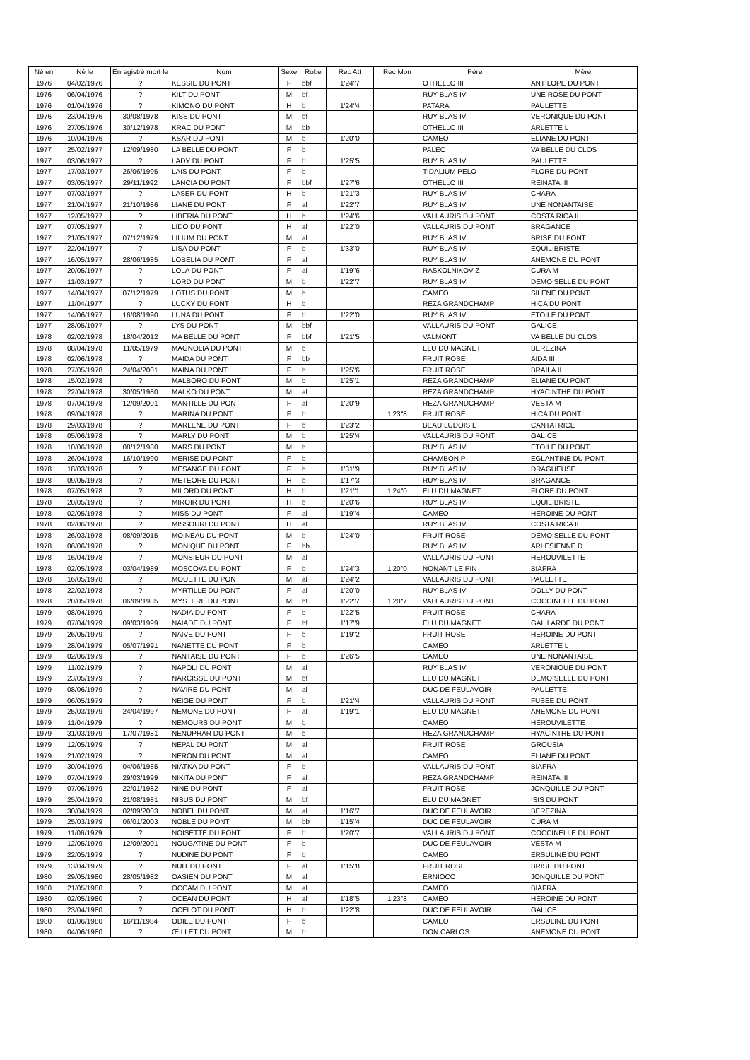| Né en | Né le | Enregistré mort le | Nom | Sexe | Robe | Rec Att | Rec Mon | Père | Mère |
| --- | --- | --- | --- | --- | --- | --- | --- | --- | --- |
| 1976 | 04/02/1976 | ? | KESSIE DU PONT | F | bbf | 1'24"7 | | OTHELLO III | ANTILOPE DU PONT |
| 1976 | 06/04/1976 | ? | KILT DU PONT | M | bf | | | RUY BLAS IV | UNE ROSE DU PONT |
| 1976 | 01/04/1976 | ? | KIMONO DU PONT | H | b | 1'24"4 | | PATARA | PAULETTE |
| 1976 | 23/04/1976 | 30/08/1978 | KISS DU PONT | M | bf | | | RUY BLAS IV | VERONIQUE DU PONT |
| 1976 | 27/05/1976 | 30/12/1978 | KRAC DU PONT | M | bb | | | OTHELLO III | ARLETTE L |
| 1976 | 10/04/1976 | ? | KSAR DU PONT | M | b | 1'20"0 | | CAMEO | ELIANE DU PONT |
| 1977 | 25/02/1977 | 12/09/1980 | LA BELLE DU PONT | F | b | | | PALEO | VA BELLE DU CLOS |
| 1977 | 03/06/1977 | ? | LADY DU PONT | F | b | 1'25"5 | | RUY BLAS IV | PAULETTE |
| 1977 | 17/03/1977 | 26/06/1995 | LAIS DU PONT | F | b | | | TIDALIUM PELO | FLORE DU PONT |
| 1977 | 03/05/1977 | 29/11/1992 | LANCIA DU PONT | F | bbf | 1'27"6 | | OTHELLO III | REINATA III |
| 1977 | 07/03/1977 | ? | LASER DU PONT | H | b | 1'21"3 | | RUY BLAS IV | CHARA |
| 1977 | 21/04/1977 | 21/10/1986 | LIANE DU PONT | F | al | 1'22"7 | | RUY BLAS IV | UNE NONANTAISE |
| 1977 | 12/05/1977 | ? | LIBERIA DU PONT | H | b | 1'24"6 | | VALLAURIS DU PONT | COSTA RICA II |
| 1977 | 07/05/1977 | ? | LIDO DU PONT | H | al | 1'22"0 | | VALLAURIS DU PONT | BRAGANCE |
| 1977 | 21/05/1977 | 07/12/1979 | LILIUM DU PONT | M | al | | | RUY BLAS IV | BRISE DU PONT |
| 1977 | 22/04/1977 | ? | LISA DU PONT | F | b | 1'33"0 | | RUY BLAS IV | EQUILIBRISTE |
| 1977 | 16/05/1977 | 28/06/1985 | LOBELIA DU PONT | F | al | | | RUY BLAS IV | ANEMONE DU PONT |
| 1977 | 20/05/1977 | ? | LOLA DU PONT | F | al | 1'19"6 | | RASKOLNIKOV Z | CURA M |
| 1977 | 11/03/1977 | ? | LORD DU PONT | M | b | 1'22"7 | | RUY BLAS IV | DEMOISELLE DU PONT |
| 1977 | 14/04/1977 | 07/12/1979 | LOTUS DU PONT | M | b | | | CAMEO | SILENE DU PONT |
| 1977 | 11/04/1977 | ? | LUCKY DU PONT | H | b | | | REZA GRANDCHAMP | HICA DU PONT |
| 1977 | 14/06/1977 | 16/08/1990 | LUNA DU PONT | F | b | 1'22"0 | | RUY BLAS IV | ETOILE DU PONT |
| 1977 | 28/05/1977 | ? | LYS DU PONT | M | bbf | | | VALLAURIS DU PONT | GALICE |
| 1978 | 02/02/1978 | 18/04/2012 | MA BELLE DU PONT | F | bbf | 1'21"5 | | VALMONT | VA BELLE DU CLOS |
| 1978 | 08/04/1978 | 11/05/1979 | MAGNOLIA DU PONT | M | b | | | ELU DU MAGNET | BEREZINA |
| 1978 | 02/06/1978 | ? | MAIDA DU PONT | F | bb | | | FRUIT ROSE | AIDA III |
| 1978 | 27/05/1978 | 24/04/2001 | MAINA DU PONT | F | b | 1'25"6 | | FRUIT ROSE | BRAILA II |
| 1978 | 15/02/1978 | ? | MALBORO DU PONT | M | b | 1'25"1 | | REZA GRANDCHAMP | ELIANE DU PONT |
| 1978 | 22/04/1978 | 30/05/1980 | MALKO DU PONT | M | al | | | REZA GRANDCHAMP | HYACINTHE DU PONT |
| 1978 | 07/04/1978 | 12/09/2001 | MANTILLE DU PONT | F | al | 1'20"9 | | REZA GRANDCHAMP | VESTA M |
| 1978 | 09/04/1978 | ? | MARINA DU PONT | F | b | | 1'23"8 | FRUIT ROSE | HICA DU PONT |
| 1978 | 29/03/1978 | ? | MARLENE DU PONT | F | b | 1'23"2 | | BEAU LUDOIS L | CANTATRICE |
| 1978 | 05/06/1978 | ? | MARLY DU PONT | M | b | 1'25"4 | | VALLAURIS DU PONT | GALICE |
| 1978 | 10/06/1978 | 08/12/1980 | MARS DU PONT | M | b | | | RUY BLAS IV | ETOILE DU PONT |
| 1978 | 26/04/1978 | 16/10/1990 | MERISE DU PONT | F | b | | | CHAMBON P | EGLANTINE DU PONT |
| 1978 | 18/03/1978 | ? | MESANGE DU PONT | F | b | 1'31"9 | | RUY BLAS IV | DRAGUEUSE |
| 1978 | 09/05/1978 | ? | METEORE DU PONT | H | b | 1'17"3 | | RUY BLAS IV | BRAGANCE |
| 1978 | 07/05/1978 | ? | MILORD DU PONT | H | b | 1'21"1 | 1'24"0 | ELU DU MAGNET | FLORE DU PONT |
| 1978 | 20/05/1978 | ? | MIROIR DU PONT | H | b | 1'20"6 | | RUY BLAS IV | EQUILIBRISTE |
| 1978 | 02/05/1978 | ? | MISS DU PONT | F | al | 1'19"4 | | CAMEO | HEROINE DU PONT |
| 1978 | 02/06/1978 | ? | MISSOURI DU PONT | H | al | | | RUY BLAS IV | COSTA RICA II |
| 1978 | 26/03/1978 | 08/09/2015 | MOINEAU DU PONT | M | b | 1'24"0 | | FRUIT ROSE | DEMOISELLE DU PONT |
| 1978 | 06/06/1978 | ? | MONIQUE DU PONT | F | bb | | | RUY BLAS IV | ARLESIENNE D |
| 1978 | 16/04/1978 | ? | MONSIEUR DU PONT | M | al | | | VALLAURIS DU PONT | HEROUVILETTE |
| 1978 | 02/05/1978 | 03/04/1989 | MOSCOVA DU PONT | F | b | 1'24"3 | 1'20"0 | NONANT LE PIN | BIAFRA |
| 1978 | 16/05/1978 | ? | MOUETTE DU PONT | M | al | 1'24"2 | | VALLAURIS DU PONT | PAULETTE |
| 1978 | 22/02/1978 | ? | MYRTILLE DU PONT | F | al | 1'20"0 | | RUY BLAS IV | DOLLY DU PONT |
| 1978 | 20/05/1978 | 06/09/1985 | MYSTERE DU PONT | M | bf | 1'22"7 | 1'20"7 | VALLAURIS DU PONT | COCCINELLE DU PONT |
| 1979 | 08/04/1979 | ? | NADIA DU PONT | F | b | 1'22"5 | | FRUIT ROSE | CHARA |
| 1979 | 07/04/1979 | 09/03/1999 | NAIADE DU PONT | F | bf | 1'17"9 | | ELU DU MAGNET | GAILLARDE DU PONT |
| 1979 | 26/05/1979 | ? | NAIVE DU PONT | F | b | 1'19"2 | | FRUIT ROSE | HEROINE DU PONT |
| 1979 | 28/04/1979 | 05/07/1991 | NANETTE DU PONT | F | b | | | CAMEO | ARLETTE L |
| 1979 | 02/06/1979 | ? | NANTAISE DU PONT | F | b | 1'26"5 | | CAMEO | UNE NONANTAISE |
| 1979 | 11/02/1979 | ? | NAPOLI DU PONT | M | al | | | RUY BLAS IV | VERONIQUE DU PONT |
| 1979 | 23/05/1979 | ? | NARCISSE DU PONT | M | bf | | | ELU DU MAGNET | DEMOISELLE DU PONT |
| 1979 | 08/06/1979 | ? | NAVIRE DU PONT | M | al | | | DUC DE FEULAVOIR | PAULETTE |
| 1979 | 06/05/1979 | ? | NEIGE DU PONT | F | b | 1'21"4 | | VALLAURIS DU PONT | FUSEE DU PONT |
| 1979 | 25/03/1979 | 24/04/1997 | NEMONE DU PONT | F | al | 1'19"1 | | ELU DU MAGNET | ANEMONE DU PONT |
| 1979 | 11/04/1979 | ? | NEMOURS DU PONT | M | b | | | CAMEO | HEROUVILETTE |
| 1979 | 31/03/1979 | 17/07/1981 | NENUPHAR DU PONT | M | b | | | REZA GRANDCHAMP | HYACINTHE DU PONT |
| 1979 | 12/05/1979 | ? | NEPAL DU PONT | M | al | | | FRUIT ROSE | GROUSIA |
| 1979 | 21/02/1979 | ? | NERON DU PONT | M | al | | | CAMEO | ELIANE DU PONT |
| 1979 | 30/04/1979 | 04/06/1985 | NIATKA DU PONT | F | b | | | VALLAURIS DU PONT | BIAFRA |
| 1979 | 07/04/1979 | 29/03/1999 | NIKITA DU PONT | F | al | | | REZA GRANDCHAMP | REINATA III |
| 1979 | 07/06/1979 | 22/01/1982 | NINE DU PONT | F | al | | | FRUIT ROSE | JONQUILLE DU PONT |
| 1979 | 25/04/1979 | 21/08/1981 | NISUS DU PONT | M | bf | | | ELU DU MAGNET | ISIS DU PONT |
| 1979 | 30/04/1979 | 02/09/2003 | NOBEL DU PONT | M | al | 1'16"7 | | DUC DE FEULAVOIR | BEREZINA |
| 1979 | 25/03/1979 | 06/01/2003 | NOBLE DU PONT | M | bb | 1'15"4 | | DUC DE FEULAVOIR | CURA M |
| 1979 | 11/06/1979 | ? | NOISETTE DU PONT | F | b | 1'20"7 | | VALLAURIS DU PONT | COCCINELLE DU PONT |
| 1979 | 12/05/1979 | 12/09/2001 | NOUGATINE DU PONT | F | b | | | DUC DE FEULAVOIR | VESTA M |
| 1979 | 22/05/1979 | ? | NUDINE DU PONT | F | b | | | CAMEO | ERSULINE DU PONT |
| 1979 | 13/04/1979 | ? | NUIT DU PONT | F | al | 1'15"8 | | FRUIT ROSE | BRISE DU PONT |
| 1980 | 29/05/1980 | 28/05/1982 | OASIEN DU PONT | M | al | | | ERNIOCO | JONQUILLE DU PONT |
| 1980 | 21/05/1980 | ? | OCCAM DU PONT | M | al | | | CAMEO | BIAFRA |
| 1980 | 02/05/1980 | ? | OCEAN DU PONT | H | al | 1'18"5 | 1'23"8 | CAMEO | HEROINE DU PONT |
| 1980 | 23/04/1980 | ? | OCELOT DU PONT | H | b | 1'22"8 | | DUC DE FEULAVOIR | GALICE |
| 1980 | 01/06/1980 | 16/11/1984 | ODILE DU PONT | F | b | | | CAMEO | ERSULINE DU PONT |
| 1980 | 04/06/1980 | ? | ŒILLET DU PONT | M | b | | | DON CARLOS | ANEMONE DU PONT |